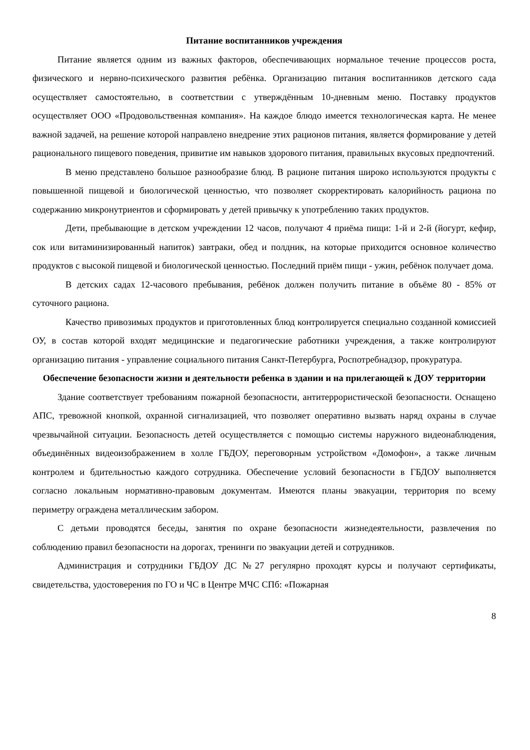Питание воспитанников учреждения
Питание является одним из важных факторов, обеспечивающих нормальное течение процессов роста, физического и нервно-психического развития ребёнка. Организацию питания воспитанников детского сада осуществляет самостоятельно, в соответствии с утверждённым 10-дневным меню. Поставку продуктов осуществляет ООО «Продовольственная компания». На каждое блюдо имеется технологическая карта. Не менее важной задачей, на решение которой направлено внедрение этих рационов питания, является формирование у детей рационального пищевого поведения, привитие им навыков здорового питания, правильных вкусовых предпочтений.
В меню представлено большое разнообразие блюд. В рационе питания широко используются продукты с повышенной пищевой и биологической ценностью, что позволяет скорректировать калорийность рациона по содержанию микронутриентов и сформировать у детей привычку к употреблению таких продуктов.
Дети, пребывающие в детском учреждении 12 часов, получают 4 приёма пищи: 1-й и 2-й (йогурт, кефир, сок или витаминизированный напиток) завтраки, обед и полдник, на которые приходится основное количество продуктов с высокой пищевой и биологической ценностью. Последний приём пищи - ужин, ребёнок получает дома.
В детских садах 12-часового пребывания, ребёнок должен получить питание в объёме 80 - 85% от суточного рациона.
Качество привозимых продуктов и приготовленных блюд контролируется специально созданной комиссией ОУ, в состав которой входят медицинские и педагогические работники учреждения, а также контролируют организацию питания - управление социального питания Санкт-Петербурга, Роспотребнадзор, прокуратура.
Обеспечение безопасности жизни и деятельности ребенка в здании и на прилегающей к ДОУ территории
Здание соответствует требованиям пожарной безопасности, антитеррористической безопасности. Оснащено АПС, тревожной кнопкой, охранной сигнализацией, что позволяет оперативно вызвать наряд охраны в случае чрезвычайной ситуации. Безопасность детей осуществляется с помощью системы наружного видеонаблюдения, объединённых видеоизображением в холле ГБДОУ, переговорным устройством «Домофон», а также личным контролем и бдительностью каждого сотрудника. Обеспечение условий безопасности в ГБДОУ выполняется согласно локальным нормативно-правовым документам. Имеются планы эвакуации, территория по всему периметру ограждена металлическим забором.
С детьми проводятся беседы, занятия по охране безопасности жизнедеятельности, развлечения по соблюдению правил безопасности на дорогах, тренинги по эвакуации детей и сотрудников.
Администрация и сотрудники ГБДОУ ДС №27 регулярно проходят курсы и получают сертификаты, свидетельства, удостоверения по ГО и ЧС в Центре МЧС СПб: «Пожарная
8